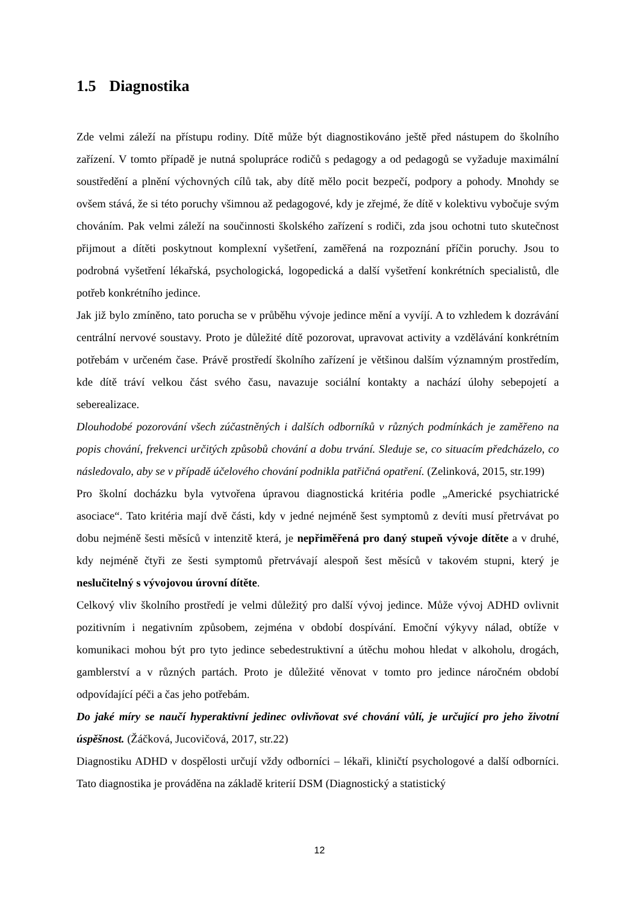1.5 Diagnostika
Zde velmi záleží na přístupu rodiny. Dítě může být diagnostikováno ještě před nástupem do školního zařízení. V tomto případě je nutná spolupráce rodičů s pedagogy a od pedagogů se vyžaduje maximální soustředění a plnění výchovných cílů tak, aby dítě mělo pocit bezpečí, podpory a pohody. Mnohdy se ovšem stává, že si této poruchy všimnou až pedagogové, kdy je zřejmé, že dítě v kolektivu vybočuje svým chováním. Pak velmi záleží na součinnosti školského zařízení s rodiči, zda jsou ochotni tuto skutečnost přijmout a dítěti poskytnout komplexní vyšetření, zaměřená na rozpoznání příčin poruchy. Jsou to podrobná vyšetření lékařská, psychologická, logopedická a další vyšetření konkrétních specialistů, dle potřeb konkrétního jedince.
Jak již bylo zmíněno, tato porucha se v průběhu vývoje jedince mění a vyvíjí. A to vzhledem k dozrávání centrální nervové soustavy. Proto je důležité dítě pozorovat, upravovat activity a vzdělávání konkrétním potřebám v určeném čase. Právě prostředí školního zařízení je většinou dalším významným prostředím, kde dítě tráví velkou část svého času, navazuje sociální kontakty a nachází úlohy sebepojetí a seberealizace.
Dlouhodobé pozorování všech zúčastněných i dalších odborníků v různých podmínkách je zaměřeno na popis chování, frekvenci určitých způsobů chování a dobu trvání. Sleduje se, co situacím předcházelo, co následovalo, aby se v případě účelového chování podnikla patřičná opatření. (Zelinková, 2015, str.199)
Pro školní docházku byla vytvořena úpravou diagnostická kritéria podle „Americké psychiatrické asociace“. Tato kritéria mají dvě části, kdy v jedné nejméně šest symptomů z devíti musí přetrvávat po dobu nejméně šesti měsíců v intenzitě která, je nepřiměřená pro daný stupeň vývoje dítěte a v druhé, kdy nejméně čtyři ze šesti symptomů přetrvávají alespoň šest měsíců v takovém stupni, který je neslučitelný s vývojovou úrovní dítěte.
Celkový vliv školního prostředí je velmi důležitý pro další vývoj jedince. Může vývoj ADHD ovlivnit pozitivním i negativním způsobem, zejména v období dospívání. Emoční výkyvy nálad, obtíže v komunikaci mohou být pro tyto jedince sebedestruktivní a útěchu mohou hledat v alkoholu, drogách, gamblerství a v různých partách. Proto je důležité věnovat v tomto pro jedince náročném období odpovídající péči a čas jeho potřebám.
Do jaké míry se naučí hyperaktivní jedinec ovlivňovat své chování vůlí, je určující pro jeho životní úspěšnost. (Žáčková, Jucovičová, 2017, str.22)
Diagnostiku ADHD v dospělosti určují vždy odborníci – lékaři, kliničtí psychologové a další odborníci. Tato diagnostika je prováděna na základě kriterií DSM (Diagnostický a statistický
12